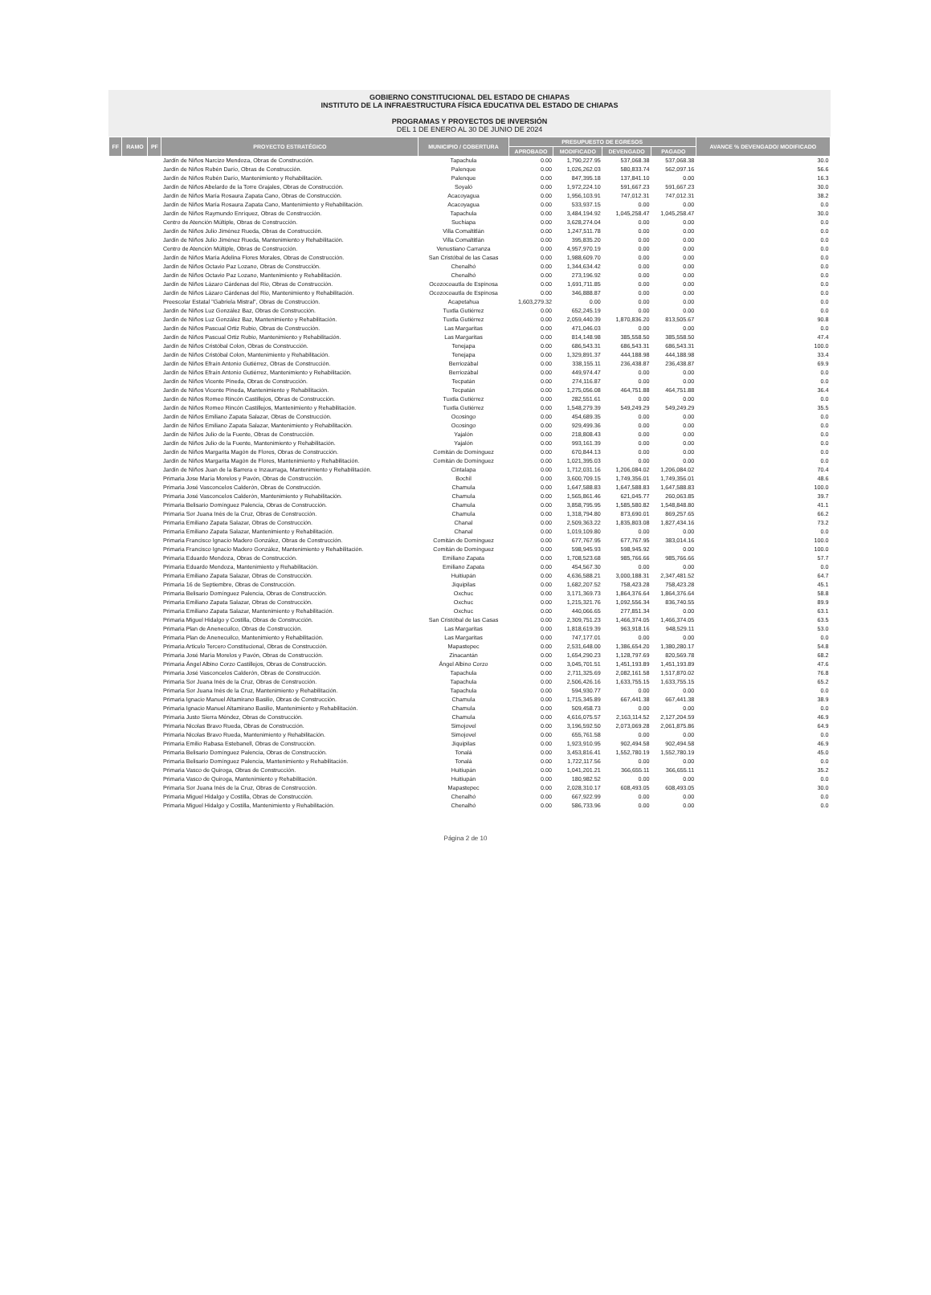GOBIERNO CONSTITUCIONAL DEL ESTADO DE CHIAPAS
INSTITUTO DE LA INFRAESTRUCTURA FÍSICA EDUCATIVA DEL ESTADO DE CHIAPAS
PROGRAMAS Y PROYECTOS DE INVERSIÓN
DEL 1 DE ENERO AL 30 DE JUNIO DE 2024
| FF | RAMO | PF | PROYECTO ESTRATÉGICO | MUNICIPIO / COBERTURA | PRESUPUESTO DE EGRESOS | | | | AVANCE % DEVENGADO/ MODIFICADO |
| --- | --- | --- | --- | --- | --- | --- | --- | --- | --- |
| | | | | | APROBADO | MODIFICADO | DEVENGADO | PAGADO | |
| | | | Jardín de Niños Narcizo Mendoza, Obras de Construcción. | Tapachula | 0.00 | 1,790,227.95 | 537,068.38 | 537,068.38 | 30.0 |
| | | | Jardín de Niños Rubén Darío, Obras de Construcción. | Palenque | 0.00 | 1,026,262.03 | 580,833.74 | 562,097.16 | 56.6 |
| | | | Jardín de Niños Rubén Darío, Mantenimiento y Rehabilitación. | Palenque | 0.00 | 847,395.18 | 137,841.10 | 0.00 | 16.3 |
| | | | Jardín de Niños Abelardo de la Torre Grajales, Obras de Construcción. | Soyaló | 0.00 | 1,972,224.10 | 591,667.23 | 591,667.23 | 30.0 |
| | | | Jardín de Niños María Rosaura Zapata Cano, Obras de Construcción. | Acacoyagua | 0.00 | 1,956,103.91 | 747,012.31 | 747,012.31 | 38.2 |
| | | | Jardín de Niños María Rosaura Zapata Cano, Mantenimiento y Rehabilitación. | Acacoyagua | 0.00 | 533,937.15 | 0.00 | 0.00 | 0.0 |
| | | | Jardín de Niños Raymundo Enríquez, Obras de Construcción. | Tapachula | 0.00 | 3,484,194.92 | 1,045,258.47 | 1,045,258.47 | 30.0 |
| | | | Centro de Atención Múltiple, Obras de Construcción. | Suchiapa | 0.00 | 3,628,274.04 | 0.00 | 0.00 | 0.0 |
| | | | Jardín de Niños Julio Jiménez Rueda, Obras de Construcción. | Villa Comaltitlán | 0.00 | 1,247,511.78 | 0.00 | 0.00 | 0.0 |
| | | | Jardín de Niños Julio Jiménez Rueda, Mantenimiento y Rehabilitación. | Villa Comaltitlán | 0.00 | 395,835.20 | 0.00 | 0.00 | 0.0 |
| | | | Centro de Atención Múltiple, Obras de Construcción. | Venustiano Carranza | 0.00 | 4,957,970.19 | 0.00 | 0.00 | 0.0 |
| | | | Jardín de Niños María Adelina Flores Morales, Obras de Construcción. | San Cristóbal de las Casas | 0.00 | 1,988,609.70 | 0.00 | 0.00 | 0.0 |
| | | | Jardín de Niños Octavio Paz Lozano, Obras de Construcción. | Chenalhó | 0.00 | 1,344,634.42 | 0.00 | 0.00 | 0.0 |
| | | | Jardín de Niños Octavio Paz Lozano, Mantenimiento y Rehabilitación. | Chenalhó | 0.00 | 273,196.92 | 0.00 | 0.00 | 0.0 |
| | | | Jardín de Niños Lázaro Cárdenas del Rio, Obras de Construcción. | Ocozocoautla de Espinosa | 0.00 | 1,691,711.85 | 0.00 | 0.00 | 0.0 |
| | | | Jardín de Niños Lázaro Cárdenas del Rio, Mantenimiento y Rehabilitación. | Ocozocoautla de Espinosa | 0.00 | 346,888.87 | 0.00 | 0.00 | 0.0 |
| | | | Preescolar Estatal "Gabriela Mistral", Obras de Construcción. | Acapetahua | 1,603,279.32 | 0.00 | 0.00 | 0.00 | 0.0 |
| | | | Jardín de Niños Luz González Baz, Obras de Construcción. | Tuxtla Gutiérrez | 0.00 | 652,245.19 | 0.00 | 0.00 | 0.0 |
| | | | Jardín de Niños Luz González Baz, Mantenimiento y Rehabilitación. | Tuxtla Gutiérrez | 0.00 | 2,059,440.39 | 1,870,836.20 | 813,505.67 | 90.8 |
| | | | Jardín de Niños Pascual Ortiz Rubio, Obras de Construcción. | Las Margaritas | 0.00 | 471,046.03 | 0.00 | 0.00 | 0.0 |
| | | | Jardín de Niños Pascual Ortiz Rubio, Mantenimiento y Rehabilitación. | Las Margaritas | 0.00 | 814,148.98 | 385,558.50 | 385,558.50 | 47.4 |
| | | | Jardín de Niños Cristóbal Colon, Obras de Construcción. | Tenejapa | 0.00 | 686,543.31 | 686,543.31 | 686,543.31 | 100.0 |
| | | | Jardín de Niños Cristóbal Colon, Mantenimiento y Rehabilitación. | Tenejapa | 0.00 | 1,329,891.37 | 444,188.98 | 444,188.98 | 33.4 |
| | | | Jardín de Niños Efraín Antonio Gutiérrez, Obras de Construcción. | Berriozábal | 0.00 | 338,155.11 | 236,438.87 | 236,438.87 | 69.9 |
| | | | Jardín de Niños Efraín Antonio Gutiérrez, Mantenimiento y Rehabilitación. | Berriozábal | 0.00 | 449,974.47 | 0.00 | 0.00 | 0.0 |
| | | | Jardín de Niños Vicente Pineda, Obras de Construcción. | Tecpatán | 0.00 | 274,116.87 | 0.00 | 0.00 | 0.0 |
| | | | Jardín de Niños Vicente Pineda, Mantenimiento y Rehabilitación. | Tecpatán | 0.00 | 1,275,056.08 | 464,751.88 | 464,751.88 | 36.4 |
| | | | Jardín de Niños Romeo Rincón Castillejos, Obras de Construcción. | Tuxtla Gutiérrez | 0.00 | 282,551.61 | 0.00 | 0.00 | 0.0 |
| | | | Jardín de Niños Romeo Rincón Castillejos, Mantenimiento y Rehabilitación. | Tuxtla Gutiérrez | 0.00 | 1,548,279.39 | 549,249.29 | 549,249.29 | 35.5 |
| | | | Jardín de Niños Emiliano Zapata Salazar, Obras de Construcción. | Ocosingo | 0.00 | 454,689.35 | 0.00 | 0.00 | 0.0 |
| | | | Jardín de Niños Emiliano Zapata Salazar, Mantenimiento y Rehabilitación. | Ocosingo | 0.00 | 929,499.36 | 0.00 | 0.00 | 0.0 |
| | | | Jardín de Niños Julio de la Fuente, Obras de Construcción. | Yajalón | 0.00 | 218,808.43 | 0.00 | 0.00 | 0.0 |
| | | | Jardín de Niños Julio de la Fuente, Mantenimiento y Rehabilitación. | Yajalón | 0.00 | 993,161.39 | 0.00 | 0.00 | 0.0 |
| | | | Jardín de Niños Margarita Magón de Flores, Obras de Construcción. | Comitán de Domínguez | 0.00 | 670,844.13 | 0.00 | 0.00 | 0.0 |
| | | | Jardín de Niños Margarita Magón de Flores, Mantenimiento y Rehabilitación. | Comitán de Domínguez | 0.00 | 1,021,395.03 | 0.00 | 0.00 | 0.0 |
| | | | Jardín de Niños Juan de la Barrera e Inzaurraga, Mantenimiento y Rehabilitación. | Cintalapa | 0.00 | 1,712,031.16 | 1,206,084.02 | 1,206,084.02 | 70.4 |
| | | | Primaria Jose María Morelos y Pavón, Obras de Construcción. | Bochil | 0.00 | 3,600,709.15 | 1,749,356.01 | 1,749,356.01 | 48.6 |
| | | | Primaria José Vasconcelos Calderón, Obras de Construcción. | Chamula | 0.00 | 1,647,588.83 | 1,647,588.83 | 1,647,588.83 | 100.0 |
| | | | Primaria José Vasconcelos Calderón, Mantenimiento y Rehabilitación. | Chamula | 0.00 | 1,565,861.46 | 621,045.77 | 260,063.85 | 39.7 |
| | | | Primaria Belisario Domínguez Palencia, Obras de Construcción. | Chamula | 0.00 | 3,858,795.95 | 1,585,580.82 | 1,548,848.80 | 41.1 |
| | | | Primaria Sor Juana Inés de la Cruz, Obras de Construcción. | Chamula | 0.00 | 1,318,794.80 | 873,690.01 | 869,257.65 | 66.2 |
| | | | Primaria Emiliano Zapata Salazar, Obras de Construcción. | Chanal | 0.00 | 2,509,363.22 | 1,835,803.08 | 1,827,434.16 | 73.2 |
| | | | Primaria Emiliano Zapata Salazar, Mantenimiento y Rehabilitación. | Chanal | 0.00 | 1,019,109.80 | 0.00 | 0.00 | 0.0 |
| | | | Primaria Francisco Ignacio Madero González, Obras de Construcción. | Comitán de Domínguez | 0.00 | 677,767.95 | 677,767.95 | 383,014.16 | 100.0 |
| | | | Primaria Francisco Ignacio Madero González, Mantenimiento y Rehabilitación. | Comitán de Domínguez | 0.00 | 598,945.93 | 598,945.92 | 0.00 | 100.0 |
| | | | Primaria Eduardo Mendoza, Obras de Construcción. | Emiliano Zapata | 0.00 | 1,708,523.68 | 985,766.66 | 985,766.66 | 57.7 |
| | | | Primaria Eduardo Mendoza, Mantenimiento y Rehabilitación. | Emiliano Zapata | 0.00 | 454,567.30 | 0.00 | 0.00 | 0.0 |
| | | | Primaria Emiliano Zapata Salazar, Obras de Construcción. | Huitiupán | 0.00 | 4,636,588.21 | 3,000,188.31 | 2,347,481.52 | 64.7 |
| | | | Primaria 16 de Septiembre, Obras de Construcción. | Jiquipilas | 0.00 | 1,682,207.52 | 758,423.28 | 758,423.28 | 45.1 |
| | | | Primaria Belisario Domínguez Palencia, Obras de Construcción. | Oxchuc | 0.00 | 3,171,369.73 | 1,864,376.64 | 1,864,376.64 | 58.8 |
| | | | Primaria Emiliano Zapata Salazar, Obras de Construcción. | Oxchuc | 0.00 | 1,215,321.76 | 1,092,556.34 | 836,740.55 | 89.9 |
| | | | Primaria Emiliano Zapata Salazar, Mantenimiento y Rehabilitación. | Oxchuc | 0.00 | 440,066.65 | 277,851.34 | 0.00 | 63.1 |
| | | | Primaria Miguel Hidalgo y Costilla, Obras de Construcción. | San Cristóbal de las Casas | 0.00 | 2,309,751.23 | 1,466,374.05 | 1,466,374.05 | 63.5 |
| | | | Primaria Plan de Anenecuilco, Obras de Construcción. | Las Margaritas | 0.00 | 1,818,619.39 | 963,918.16 | 948,529.11 | 53.0 |
| | | | Primaria Plan de Anenecuilco, Mantenimiento y Rehabilitación. | Las Margaritas | 0.00 | 747,177.01 | 0.00 | 0.00 | 0.0 |
| | | | Primaria Articulo Tercero Constitucional, Obras de Construcción. | Mapastepec | 0.00 | 2,531,648.00 | 1,386,654.20 | 1,380,280.17 | 54.8 |
| | | | Primaria José María Morelos y Pavón, Obras de Construcción. | Zinacantán | 0.00 | 1,654,290.23 | 1,128,797.69 | 820,569.78 | 68.2 |
| | | | Primaria Ángel Albino Corzo Castillejos, Obras de Construcción. | Ángel Albino Corzo | 0.00 | 3,045,701.51 | 1,451,193.89 | 1,451,193.89 | 47.6 |
| | | | Primaria José Vasconcelos Calderón, Obras de Construcción. | Tapachula | 0.00 | 2,711,325.69 | 2,082,161.58 | 1,517,870.02 | 76.8 |
| | | | Primaria Sor Juana Inés de la Cruz, Obras de Construcción. | Tapachula | 0.00 | 2,506,426.16 | 1,633,755.15 | 1,633,755.15 | 65.2 |
| | | | Primaria Sor Juana Inés de la Cruz, Mantenimiento y Rehabilitación. | Tapachula | 0.00 | 594,930.77 | 0.00 | 0.00 | 0.0 |
| | | | Primaria Ignacio Manuel Altamirano Basilio, Obras de Construcción. | Chamula | 0.00 | 1,715,345.89 | 667,441.38 | 667,441.38 | 38.9 |
| | | | Primaria Ignacio Manuel Altamirano Basilio, Mantenimiento y Rehabilitación. | Chamula | 0.00 | 509,458.73 | 0.00 | 0.00 | 0.0 |
| | | | Primaria Justo Sierra Méndez, Obras de Construcción. | Chamula | 0.00 | 4,616,075.57 | 2,163,114.52 | 2,127,204.59 | 46.9 |
| | | | Primaria Nicolas Bravo Rueda, Obras de Construcción. | Simojovel | 0.00 | 3,196,592.50 | 2,073,069.28 | 2,061,875.86 | 64.9 |
| | | | Primaria Nicolas Bravo Rueda, Mantenimiento y Rehabilitación. | Simojovel | 0.00 | 655,761.58 | 0.00 | 0.00 | 0.0 |
| | | | Primaria Emilio Rabasa Estebanell, Obras de Construcción. | Jiquipilas | 0.00 | 1,923,910.95 | 902,494.58 | 902,494.58 | 46.9 |
| | | | Primaria Belisario Domínguez Palencia, Obras de Construcción. | Tonalá | 0.00 | 3,453,816.41 | 1,552,780.19 | 1,552,780.19 | 45.0 |
| | | | Primaria Belisario Domínguez Palencia, Mantenimiento y Rehabilitación. | Tonalá | 0.00 | 1,722,117.56 | 0.00 | 0.00 | 0.0 |
| | | | Primaria Vasco de Quiroga, Obras de Construcción. | Huitiupán | 0.00 | 1,041,201.21 | 366,655.11 | 366,655.11 | 35.2 |
| | | | Primaria Vasco de Quiroga, Mantenimiento y Rehabilitación. | Huitiupán | 0.00 | 180,982.52 | 0.00 | 0.00 | 0.0 |
| | | | Primaria Sor Juana Inés de la Cruz, Obras de Construcción. | Mapastepec | 0.00 | 2,028,310.17 | 608,493.05 | 608,493.05 | 30.0 |
| | | | Primaria Miguel Hidalgo y Costilla, Obras de Construcción. | Chenalhó | 0.00 | 667,922.99 | 0.00 | 0.00 | 0.0 |
| | | | Primaria Miguel Hidalgo y Costilla, Mantenimiento y Rehabilitación. | Chenalhó | 0.00 | 586,733.96 | 0.00 | 0.00 | 0.0 |
Página 2 de 10